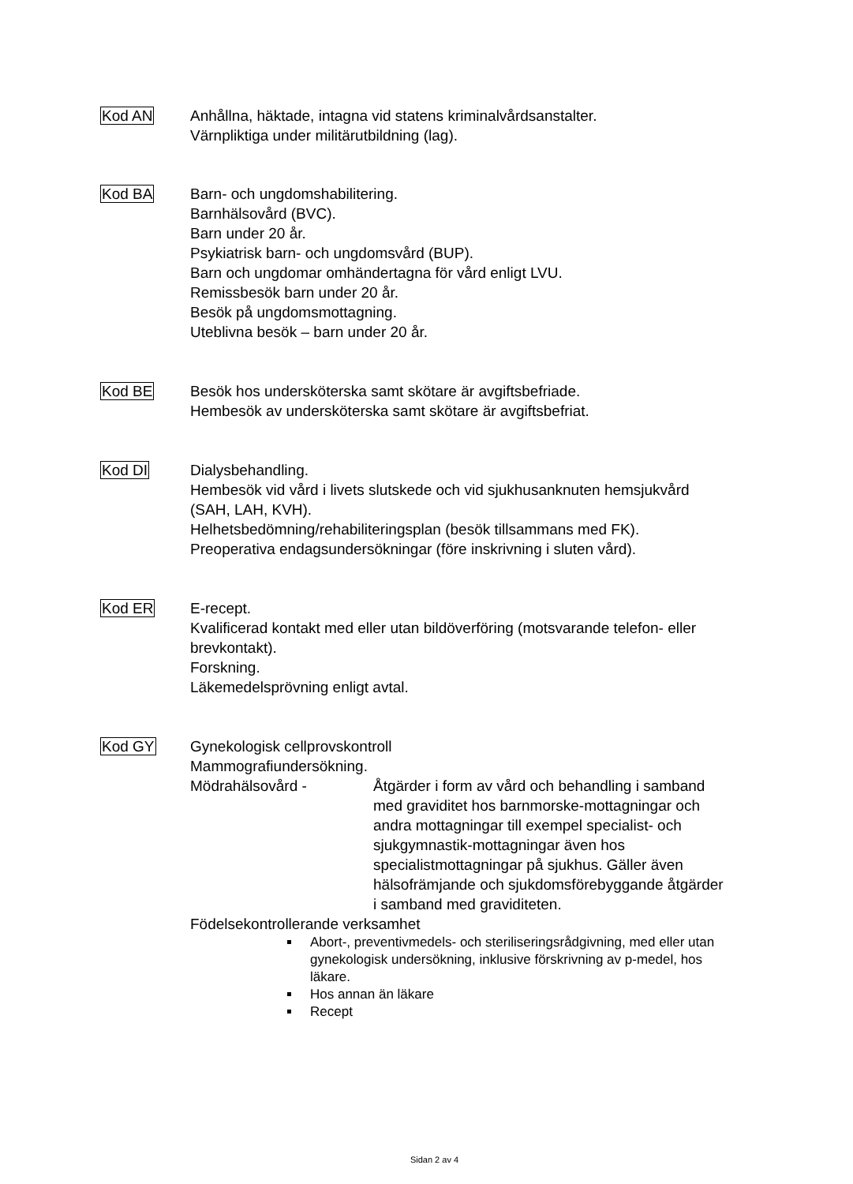Kod AN Anhållna, häktade, intagna vid statens kriminalvårdsanstalter.
Värnpliktiga under militärutbildning (lag).
Kod BA Barn- och ungdomshabilitering.
Barnhälsovård (BVC).
Barn under 20 år.
Psykiatrisk barn- och ungdomsvård (BUP).
Barn och ungdomar omhändertagna för vård enligt LVU.
Remissbesök barn under 20 år.
Besök på ungdomsmottagning.
Uteblivna besök – barn under 20 år.
Kod BE Besök hos undersköterska samt skötare är avgiftsbefriade.
Hembesök av undersköterska samt skötare är avgiftsbefriat.
Kod DI Dialysbehandling.
Hembesök vid vård i livets slutskede och vid sjukhusanknuten hemsjukvård (SAH, LAH, KVH).
Helhetsbedömning/rehabiliteringsplan (besök tillsammans med FK).
Preoperativa endagsundersökningar (före inskrivning i sluten vård).
Kod ER E-recept.
Kvalificerad kontakt med eller utan bildöverföring (motsvarande telefon- eller brevkontakt).
Forskning.
Läkemedelsprövning enligt avtal.
Kod GY Gynekologisk cellprovskontroll
Mammografiundersökning.
Mödrahälsovård - Åtgärder i form av vård och behandling i samband med graviditet hos barnmorske-mottagningar och andra mottagningar till exempel specialist- och sjukgymnastik-mottagningar även hos specialistmottagningar på sjukhus. Gäller även hälsofrämjande och sjukdomsförebyggande åtgärder i samband med graviditeten.
Födelsekontrollerande verksamhet
Abort-, preventivmedels- och steriliseringsrådgivning, med eller utan gynekologisk undersökning, inklusive förskrivning av p-medel, hos läkare.
Hos annan än läkare
Recept
Sidan 2 av 4